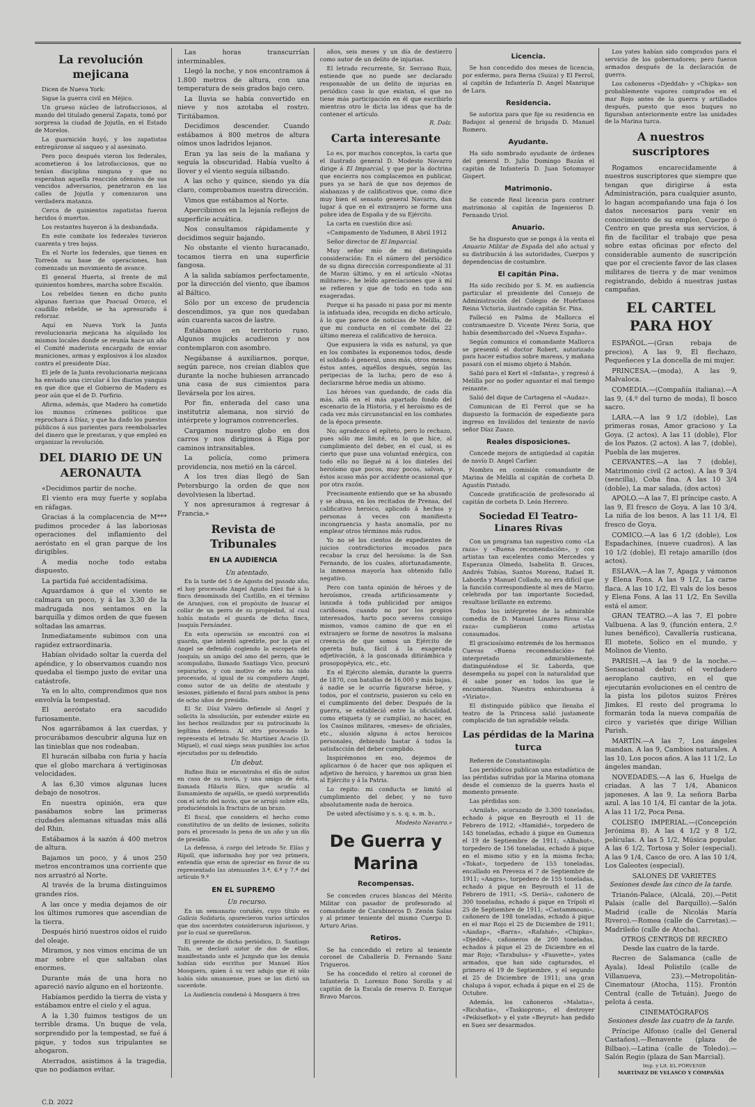La revolución mejicana
Dicen de Nueva York:
Sigue la guerra civil en Méjico.
Un grueso núcleo de latrofacciosos, al mando del titulado general Zapata, tomó por sorpresa la ciudad de Jojutla, en el Estado de Morelos.
La guarnición huyó, y los zapatistas entregáronse al saqueo y al asesinato.
Pero poco después vieron los federales, acometieron á los latrofacciosos, que no tenían disciplina ninguna y que no esperaban aquella reacción ofensiva de sus vencidos adversarios, penetraron en las calles de Jojutla y comenzaron una verdadera matanza.
Cerca de quinientos zapatistas fueron heridos ó muertos.
Los restantes huyeron á la desbandada.
En este combate los federales tuvieron cuarenta y tres bajas.
En el Norte los federales, que tienen en Torreón su base de operaciones, han comenzado un movimiento de avance.
El general Huerta, al frente de mil quinientos hombres, marcha sobre Escalón.
Los rebeldes tienen en dicho punto algunas fuerzas que Pascual Orozco, el caudillo rebelde, se ha apresurado á reforzar.
Aquí en Nueva York la Junta revolucionaria mejicana ha alquilado los mismos locales donde se reunía hace un año el Comité maderista encargado de enviar municiones, armas y explosivos á los alzados contra el presidente Díaz.
El jefe de la Junta revolucionaria mejicana ha enviado una circular á los diarios yanquis en que dice que el Gobierno de Madero es peor aún que el de D. Porfirio.
Afirma, además, que Madero ha cometido los mismos crímenes políticos que reprochara á Díaz, y que ha dado los puestos públicos á sus parientes para reembolsarles del dinero que le prestaran, y que empleó en organizar la revolución.
DEL DIARIO DE UN AERONAUTA
«Decidimos partir de noche.
El viento era muy fuerte y soplaba en ráfagas.
Gracias á la complacencia de M*** pudimos proceder á las laboriosas operaciones del inflamiento del aeróstato en el gran parque de los dirigibles.
A media noche todo estaba dispuesto.
La partida fué accidentadísima.
Aguardamos á que el viento se calmara un poco, y á las 3,30 de la madrugada nos sentamos en la barquilla y dimos orden de que fuesen soltadas las amarras.
Inmediatamente subimos con una rapidez extraordinaria.
Habían olvidado soltar la cuerda del apéndice, y lo observamos cuando nos quedaba el tiempo justo de evitar una catástrofe.
Ya en lo alto, comprendimos que nos envolvía la tempestad.
El aeróstato era sacudido furiosamente.
Nos agarrábamos á las cuerdas, y procurábamos descubrir alguna luz en las tinieblas que nos rodeaban.
El huracán silbaba con furia y hacía que el globo marchara á vertiginosas velocidades.
A las 6,30 vimos algunas luces debajo de nosotros.
En nuestra opinión, era que pasábamos sobre las primeras ciudades alemanas situadas más allá del Rhin.
Estábamos á la sazón á 400 metros de altura.
Bajamos un poco, y á unos 250 metros encontramos una corriente que nos arrastró al Norte.
Al través de la bruma distinguimos grandes ríos.
A las once y media dejamos de oir los últimos rumores que ascendían de la tierra.
Después hirió nuestros oídos el ruido del oleaje.
Miramos, y nos vimos encima de un mar sobre el que saltaban olas enormes.
Durante más de una hora no apareció navío alguno en el horizonte.
Habíamos perdido la tierra de vista y estábamos entre el cielo y el agua.
A la 1,30 fuimos testigos de un terrible drama. Un buque de vela, sorprendido por la tempestad, se fué á pique, y todos sus tripulantes se ahogaron.
Aterrados, asistimos á la tragedia, que no podíamos evitar.
Las horas transcurrían interminables.
Llegó la noche, y nos encontramos á 1.800 metros de altura, con una temperatura de seis grados bajo cero.
La lluvia se había convertido en nieve y nos azotaba el rostro. Tiritábamos.
Decidimos descender. Cuando estábamos á 800 metros de altura oímos unos ladridos lejanos.
Eran ya las seis de la mañana y seguía la obscuridad. Había vuelto á llover y el viento seguía silbando.
A las ocho y quince, siendo ya día claro, comprobamos nuestra dirección.
Vimos que estábamos al Norte.
Apercibimos en la lejanía reflejos de superficie acuática.
Nos consultamos rápidamente y decidimos seguir bajando.
No obstante el viento huracanado, tocamos tierra en una superficie fangosa.
A la salida sabíamos perfectamente, por la dirección del viento, que íbamos al Báltico.
Sólo por un exceso de prudencia descendimos, ya que nos quedaban aún cuarenta sacos de lastre.
Estábamos en territorio ruso. Algunos mujicks acudieron y nos contemplaron con asombro.
Negábanse á auxiliarnos, porque, según parece, nos creían diablos que durante la noche hubiesen arrancado una casa de sus cimientos para llevársela por los aires.
Por fin, enterada del caso una institutriz alemana, nos sirvió de intérprete y logramos convencerles.
Cargamos nuestro globo en dos carros y nos dirigimos á Riga por caminos intransitables.
La policía, como primera providencia, nos metió en la cárcel.
A los tres días llegó de San Petersburgo la orden de que nos devolviesen la libertad.
Y nos apresuramos á regresar á Francia.»
Revista de Tribunales
EN LA AUDIENCIA
Un atentado.
En la tarde del 5 de Agosto del pasado año, el hoy procesado Angel Agudo Díez fué á la finca denominada del Castillo, en el término de Aranjuez, con el propósito de buscar el collar de un perro de su propiedad, al cual había matado el guarda de dicha finca, Joaquín Fernández.
En esta operación se encontró con el guarda, que intentó agredirle, por lo que el Angel se defendió cogiendo la escopeta del Joaquín; un amigo del amo del perro, que le acompañaba, llamado Santiago Vico, procuró separarlos, y con motivo de esto ha sido procesado, al igual de su compañero Angel, como autor de un delito de atentado y lesiones, pidiendo el fiscal para ambos la pena de ocho años de presidio.
El Sr. Díaz Valero defiende al Angel y solicita la absolución, por entender existe en los hechos realizados por su patrocinado la legítima defensa. Al otro procesado lo representa el letrado Sr. Martínez Acacio (D. Miguel), el cual niega sean punibles los actos ejecutados por su defendido.
Un debut.
Rufino Ruiz se encontraba el día de autos en casa de su novia, y una amiga de ésta, llamada Hilaria Rico, que acudía al llamamiento de aquélla, se quedó sorprendida con el acto del novio, que se arrojó sobre ella, produciéndola la fractura de un brazo.
El fiscal, que considera el hecho como constitutivo de un delito de lesiones, solicita para el procesado la pena de un año y un día de presidio.
La defensa, á cargo del letrado Sr. Elías y Ripoll, que informaba hoy por vez primera, entendía que eran de apreciar en favor de su representado las atenuantes 3.ª, 6.ª y 7.ª del artículo 9.º
EN EL SUPREMO
Un recurso.
En un semanario coruñés, cuyo título es Galicia Solidaria, aparecieron varios artículos que dos sacerdotes consideraron injuriosos, y por lo cual se querellaron.
El gerente de dicho periódico, D. Santiago Tain, se declaró autor de dos de ellos, manifestando ante el Juzgado que los demás habían sido escritos por Manuel Ríos Mosquera, quien á su vez adujo que él sólo había sido amanuense, pues se los dictó un sacerdote.
La Audiencia condenó á Mosquera á tres
años, seis meses y un día de destierro como autor de un delito de injurias.
El letrado recurrente, Sr. Serrano Ruiz, entiende que no puede ser declarado responsable de un delito de injurias en periódico caso lo que existan, el que no tiene más participación en él que escribirlo mientras otro le dicta las ideas que ha de contener el artículo.
R. Dolz.
Carta interesante
Lo es, por muchos conceptos, la carta que el ilustrado general D. Modesto Navarro dirige á El Imparcial, y que por la doctrina que encierra nos complacemos en publicar, pues ya se hará de que nos dejemos de alabanzas y de calificativos que, como dice muy bien el sensato general Navarro, dan lugar á que en el extranjero se forme una pobre idea de España y de su Ejército.
La carta en cuestión dice así:
«Campamento de Yadumen, 8 Abril 1912
Señor director de El Imparcial.
Muy señor mío de mi distinguida consideración: En el número del periódico de su digna dirección correspondiente al 31 de Marzo último, y en el artículo «Notas militares», he leído apreciaciones que á mí se refieren y que de todo en todo son exageradas.
Porque si ha pasado ni pasa por mi mente la infatuada idea, recogida en dicho artículo, á lo que parece de noticias de Melilla, de que mi conducta en el combate del 22 último mereza el calificativo de heroica.
Que expusiera la vida es natural, ya que en los combates la exponemos todos, desde el soldado á general, unos más, otros menos; éstos antes, aquéllos después, según las peripecias de la lucha; pero de eso á declararme héroe media un abismo.
Los héroes van quedando, de cada día más, allá en el más apartado fondo del escenario de la Historia, y el heroísmo es de cada vez más circunstancial en los combates de la época presente.
No; agradezco el epíteto, pero lo rechazo, pues sólo me limité, en lo que hice, al cumplimiento del deber, en el cual, si es cierto que puse una voluntad enérgica, con todo ello no llegué ni á los dinteles del heroísmo que pocos, muy pocos, salvan, y éstos acaso más por accidente ocasional que por otra razón.
Precisamente entiendo que se ha abusado y se abusa, en los recitados de Prensa, del calificativo heroico, aplicado á hechos y personas á veces con manifiesta incongruencia y hasta anomalía, por no emplear otros términos más rudos.
Yo no sé los cientos de expedientes de juicios contradictorios incoados para recabar la cruz del heroísmo: la de San Fernando, de los cuales, afortunadamente, la inmensa mayoría han obtenido fallo negativo.
Pero con tanta opinión de héroes y de heroísmos, creada artificiosamente y lanzada á toda publicidad por amigos cariñosos, cuando no por los propios interesados, harto poco severos consigo mismos, vamos camino de que en el extranjero se forme de nosotros la malsana creencia de que somos un Ejército de opereta bufa, fácil á la exagerada adjetivación, á la gasconada ditirámbica y prosopopéyica, etc., etc.
En el Ejército alemán, durante la guerra de 1870, con batallas de 16.000 y más bajas, á nadie se le ocurría figurarse héroe, y todos, por el contrario, pusieron su celo en el cumplimiento del deber. Después de la guerra, se estableció entre la oficialidad, como etiqueta (y se cumplía), no hacer, en los Casinos militares, «meses» de oficiales, etc., alusión alguna á actos heroicos personales, debiendo bastar á todos la satisfacción del deber cumplido.
Inspirémonos en eso, dejemos de aplicarnos ó de hacer que nos apliquen el adjetivo de heroico, y haremos un gran bien al Ejército y á la Patria.
Lo repito: mi conducta se limitó al cumplimiento del deber, y no tuvo absolutamente nada de heroica.
De usted afectísimo y s. s. q. s. m. b.,
Modesto Navarro.»
De Guerra y Marina
Recompensas.
Se conceden cruces blancas del Mérito Militar con pasador de profesorado al comandante de Carabineros D. Zenón Salas y al primer teniente del mismo Cuerpo D. Arturo Arias.
Retiros.
Se ha concedido el retiro al teniente coronel de Caballería D. Fernando Sanz Trigueros.
Se ha concedido el retiro al coronel de Infantería D. Lorenzo Bono Sorolla y al capitán de la Escala de reserva D. Enrique Bravo Marcos.
Licencia.
Se han concedido dos meses de licencia, por enfermo, para Berna (Suiza) y El Ferrol, al capitán de Infantería D. Angel Manrique de Lara.
Residencia.
Se autoriza para que fije su residencia en Badajoz al general de brigada D. Manuel Romero.
Ayudante.
Ha sido nombrado ayudante de órdenes del general D. Julio Domingo Bazán el capitán de Infantería D. Juan Sotomayor Gispert.
Matrimonio.
Se concede Real licencia para contraer matrimonio al capitán de Ingenieros D. Fernando Uriol.
Anuario.
Se ha dispuesto que se ponga á la venta el Anuario Militar de España del año actual y su distribución á las autoridades, Cuerpos y dependencias de costumbre.
El capitán Pina.
Ha sido recibido por S. M. en audiencia particular el presidente del Consejo de Administración del Colegio de Huérfanos Reina Victoria, ilustrado capitán Sr. Pina.
Falleció en Palma de Mallorca el contramaestre D. Vicente Pérez Soria, que había desembarcado del «Nueva España».
Según comunica el comandante Mallorca se presentó el doctor Robert, autorizado para hacer estudios sobre mareas, y mañana pasará con el mismo objeto á Mahón.
Salió para el Kert el «Infanta», y regresó á Melilla por no poder aguantar el mal tiempo reinante.
Salió del dique de Cartagena el «Audaz».
Comunican de El Ferrol que se ha dispuesto la formación de expediente para ingreso en Inválidos del teniente de navío señor Díaz Zuazo.
Reales disposiciones.
Concede mejora de antigüedad al capitán de navío D. Angel Carlier.
Nombra en comisión comandante de Marina de Melilla al capitán de corbeta D. Agustín Pintado.
Concede gratificación de profesorado al capitán de corbeta D. León Herrero.
Sociedad El Teatro-Linares Rivas
Con un programa tan sugestivo como «La raza» y «Buena recomendación», y con artistas tan excelentes como Mercedes y Esperanza Olmedo, Isabelita B. Graces, Andrés Tobías, Santos Moreno, Rafael R. Laborda y Manuel Collado, no era difícil que la función correspondiente al mes de Marzo, celebrada por tan importante Sociedad, resultase brillante en extremo.
Todos los intérpretes de la admirable comedia de D. Manuel Linares Rivas «La raza» cumplieron como artistas consumados.
El graciosísimo entremés de los hermanos Cuevas «Buena recomendación» fué interpretado admirablemente, distinguiéndose el Sr. Laborda, que desempeña su papel con la naturalidad que él sabe poner en todos los que le encomiendan. Nuestra enhorabuena á «Viriato».
El distinguido público que llenaba el teatro de la Princesa salió justamente complacido de tan agradable velada.
Las pérdidas de la Marina turca
Refieren de Constantinopla:
Los periódicos publican una estadística de las pérdidas sufridas por la Marina otomana desde el comienzo de la guerra hasta el momento presente.
Las pérdidas son:
«Arnilah», acorazado de 3.300 toneladas, echado á pique en Beyrouth el 11 de Febrero de 1912; «Hamidié», torpedero de 145 toneladas, echado á pique en Gumenza el 19 de Septiembre de 1911; «Albahot», torpedero de 156 toneladas, echado á pique en el mismo sitio y en la misma fecha; «Tokat», torpedero de 155 toneladas, encallado en Preveza el 7 de Septiembre de 1911; «Angra», torpedero de 155 toneladas, echado á pique en Beyrouth el 11 de Febrero de 1911; «S. Derià», cañonero de 300 toneladas, echado á pique en Trípoli el 25 de Septiembre de 1911; «Castammouni», cañonero de 198 toneladas, echado á pique en el mar Rojo el 25 de Diciembre de 1911; «Aiadap», «Barra», «Rafahié», «Chipka», «Djeddé», cañoneros de 200 toneladas, echados á pique el 25 de Diciembre en el mar Rojo; «Tarabulus» y «Fauvette», yates armados, que han sido capturados, el primero el 19 de Septiembre, y el segundo el 25 de Diciembre de 1911; una gran chalupa á vapor, echada á pique en el 25 de Octubre.
Además, los cañoneros «Malatia», «Ricshatia», «Taskiopron», el destroyer «Peikisefkot» y el yate «Beyrut» han pedido en Suez ser desarmados.
Los yates habían sido comprados para el servicio de los gobernadores; pero fueron armados después de la declaración de guerra.
Los cañoneros «Djeddah» y «Chipka» son probablemente vapores comprados en el mar Rojo antes de la guerra y artillados después, puesto que esos buques no figuraban anteriormente entre las unidades de la Marina turca.
A nuestros suscriptores
Rogamos encarecidamente á nuestros suscriptores que siempre que tengan que dirigirse á esta Administración, para cualquier asunto, lo hagan acompañando una faja ó los datos necesarios para venir en conocimiento de su empleo, Cuerpo ó Centro en que presta sus servicios, á fin de facilitar el trabajo que pesa sobre estas oficinas por efecto del considerable aumento de suscripción que por el creciente favor de las clases militares de tierra y de mar venimos registrando, debido á nuestras justas campañas.
EL CARTEL PARA HOY
ESPAÑOL.—(Gran rebaja de precios), A las 9, El flechazo, Pequeñeces y La doncella de mi mujer.
PRINCESA.—(moda), A las 9, Malvaloca.
COMEDIA.—(Compañía italiana).—A las 9, (4.º del turno de moda), Il bosco sacro.
LARA.—A las 9 1/2 (doble), Las primeras rosas, Amor gracioso y La Goya. (2 actos). A las 11 (doble), Flor de los Pazos. (2 actos). A las 7, (doble), Puebla de las mujeres.
CERVANTES.—A las 7 (doble), Matrimonio civil (2 actos). A las 9 3/4 (sencilla), Coba fina. A las 10 3/4 (doble), La mar salada, (dos actos)
APOLO.—A las 7, El príncipe casto. A las 9, El fresco de Goya. A las 10 3/4, La niña de los besos. A las 11 1/4, El fresco de Goya.
COMICO.—A las 6 1/2 (doble), Los Espadachines, (nueve cuadros). A las 10 1/2 (doble), El retajo amarillo (dos actos).
ESLAVA.—A las 7, Apaga y vámonos y Elena Fons. A las 9 1/2, La carne flaca. A las 10 1/2, El vals de los besos y Elena Fons. A las 11 1/2, En Sevilla está el amor.
GRAN TEATRO.—A las 7, El pobre Valbuena. A las 9, (función entera, 2.º lunes benéfico), Cavallería rusticana, El motete, Solico en el mundo, y Molinos de Viento.
PARISH.—A las 9 de la noche.—Sensacional debut: el verdadero aeroplano cautivo, en el que ejecutarán evoluciones en el centro de la pista los pilotos suizos Fréres Jimkes. El resto del programa lo formarán toda la nueva compañía de circo y varietés que dirige Willian Parish.
MARTÍN.—A las 7, Los ángeles mandan. A las 9, Cambios naturales. A las 10, Los pocos años. A las 11 1/2, Lo ángeles mandan.
NOVEDADES.—A las 6, Huelga de criadas. A las 7 1/4, Abanicos japoneses. A las 9, La señora Barba azul. A las 10 1/4, El cantar de la jota. A las 11 1/2, Poca Pena.
COLISEO IMPERIAL.—(Concepción Jerónima 8). A las 4 1/2 y 8 1/2, películas. A las 5 1/2, Música popular. A las 6 1/2, Tortosa y Soler (especial). A las 9 1/4, Casco de oro. A las 10 1/4, Los Galeotes (especial).
SALONES DE VARIETES
Sesiones desde las cinco de la tarde.
Trianón-Palace, (Alcalá, 20).—Petit Palais (calle del Barquillo).—Salón Madrid (calle de Nicolás María Rivero).—Romea (calle de Carretas).—Madrileño (calle de Atocha).
OTROS CENTROS DE RECREO
Desde las cuatro de la tarde.
Recreo de Salamanca (calle de Ayala). Ideal Polistilo (calle de Villanueva, 23).—Metropolitán-Cinematour (Atocha, 115). Frontón Central (calle de Tetuán). Juego de pelota á cesta.
CINEMATÓGRAFOS
Sesiones desde las cuatro de la tarde.
Príncipe Alfonso (calle del General Castaños).—Benavente (plaza de Bilbao).—Latina (calle de Toledo).—Salón Regio (plaza de San Marcial).
Imp. y Lit. EL PORVENIR
MARTÍNEZ DE VELASCO Y COMPAÑÍA
C.D. 2022